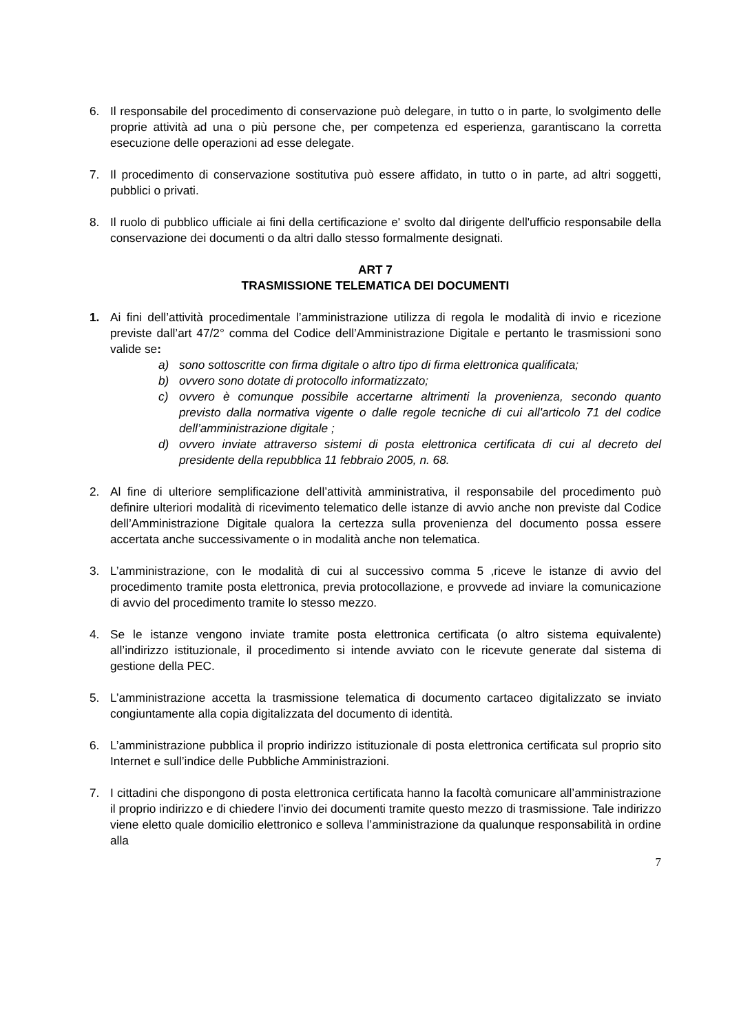6. Il responsabile del procedimento di conservazione può delegare, in tutto o in parte, lo svolgimento delle proprie attività ad una o più persone che, per competenza ed esperienza, garantiscano la corretta esecuzione delle operazioni ad esse delegate.
7. Il procedimento di conservazione sostitutiva può essere affidato, in tutto o in parte, ad altri soggetti, pubblici o privati.
8. Il ruolo di pubblico ufficiale ai fini della certificazione e' svolto dal dirigente dell'ufficio responsabile della conservazione dei documenti o da altri dallo stesso formalmente designati.
ART 7
TRASMISSIONE TELEMATICA DEI DOCUMENTI
1. Ai fini dell’attività procedimentale l’amministrazione utilizza di regola le modalità di invio e ricezione previste dall’art 47/2° comma del Codice dell’Amministrazione Digitale e pertanto le trasmissioni sono valide se:
a) sono sottoscritte con firma digitale o altro tipo di firma elettronica qualificata;
b) ovvero sono dotate di protocollo informatizzato;
c) ovvero è comunque possibile accertarne altrimenti la provenienza, secondo quanto previsto dalla normativa vigente o dalle regole tecniche di cui all'articolo 71 del codice dell’amministrazione digitale ;
d) ovvero inviate attraverso sistemi di posta elettronica certificata di cui al decreto del presidente della repubblica 11 febbraio 2005, n. 68.
2. Al fine di ulteriore semplificazione dell’attività amministrativa, il responsabile del procedimento può definire ulteriori modalità di ricevimento telematico delle istanze di avvio anche non previste dal Codice dell’Amministrazione Digitale qualora la certezza sulla provenienza del documento possa essere accertata anche successivamente o in modalità anche non telematica.
3. L’amministrazione, con le modalità di cui al successivo comma 5 ,riceve le istanze di avvio del procedimento tramite posta elettronica, previa protocollazione, e provvede ad inviare la comunicazione di avvio del procedimento tramite lo stesso mezzo.
4. Se le istanze vengono inviate tramite posta elettronica certificata (o altro sistema equivalente) all’indirizzo istituzionale, il procedimento si intende avviato con le ricevute generate dal sistema di gestione della PEC.
5. L’amministrazione accetta la trasmissione telematica di documento cartaceo digitalizzato se inviato congiuntamente alla copia digitalizzata del documento di identità.
6. L’amministrazione pubblica il proprio indirizzo istituzionale di posta elettronica certificata sul proprio sito Internet e sull’indice delle Pubbliche Amministrazioni.
7. I cittadini che dispongono di posta elettronica certificata hanno la facoltà comunicare all’amministrazione il proprio indirizzo e di chiedere l’invio dei documenti tramite questo mezzo di trasmissione. Tale indirizzo viene eletto quale domicilio elettronico e solleva l’amministrazione da qualunque responsabilità in ordine alla
7